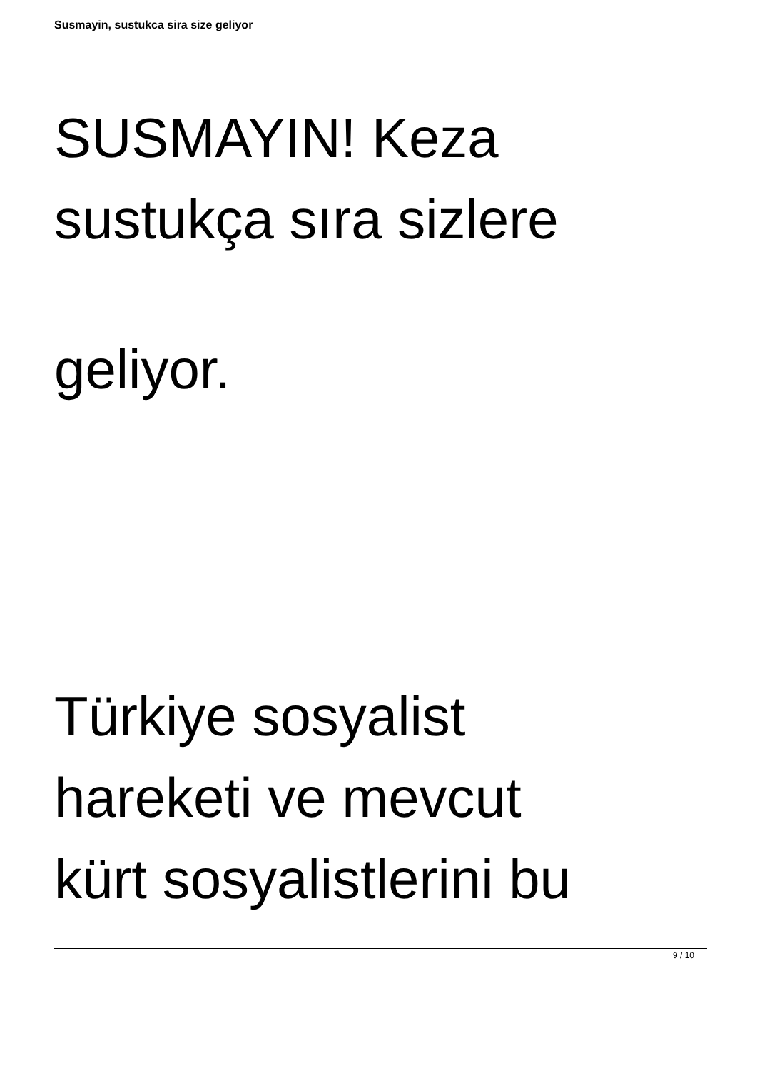Susmayin, sustukca sira size geliyor
SUSMAYIN! Keza
sustukça sıra sizlere
geliyor.
Türkiye sosyalist
hareketi ve mevcut
kürt sosyalistlerini bu
9 / 10